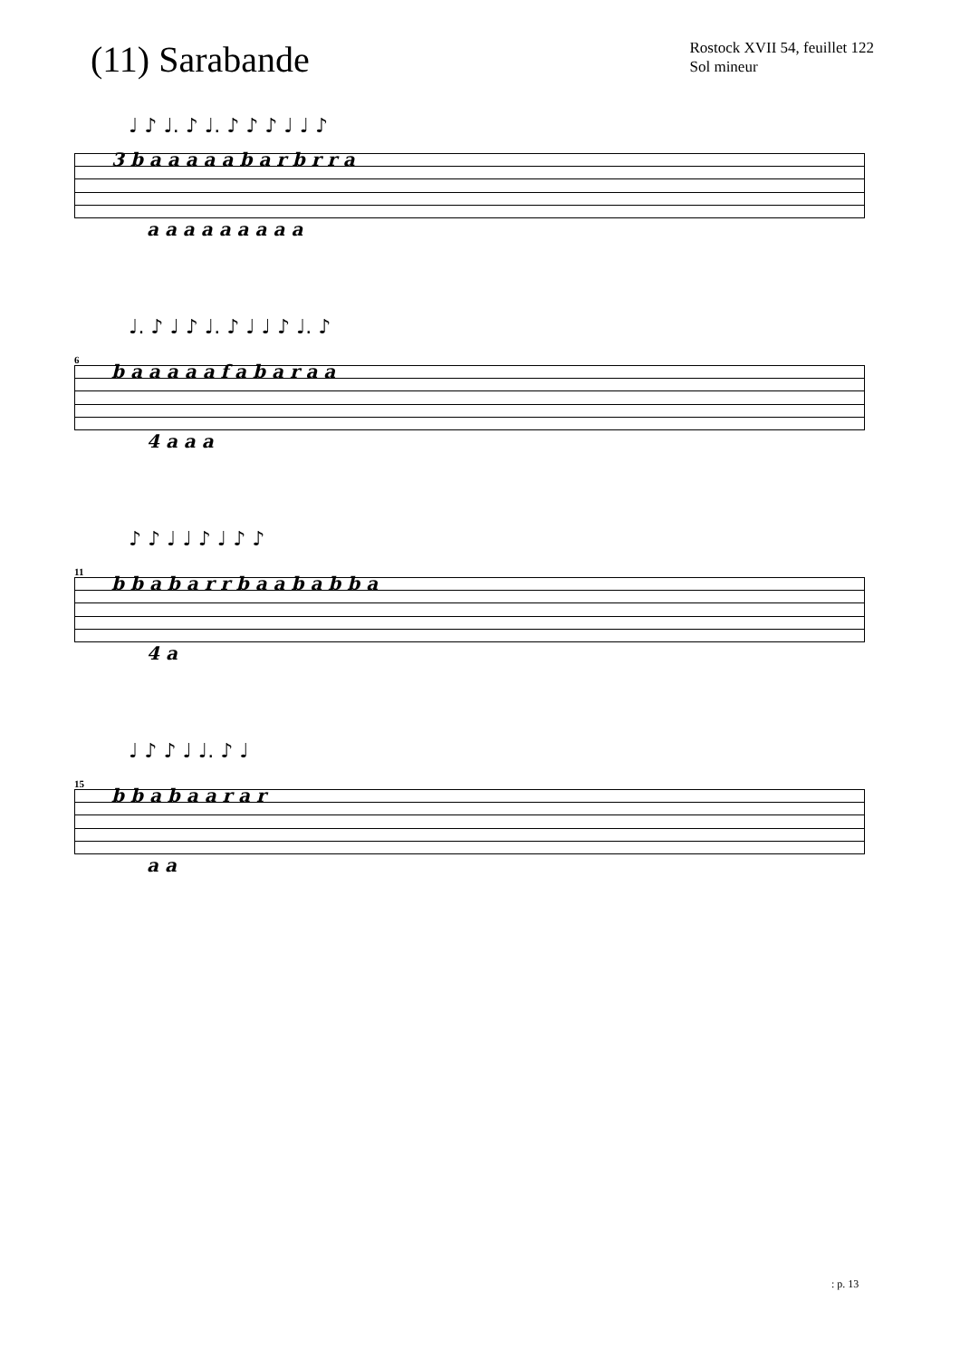(11) Sarabande
Rostock XVII 54, feuillet 122
Sol mineur
♩ ♪ ♩. ♪ ♩. ♪ ♪ ♪ ♩ ♩ ♪
3 b a a a a a b a r b r r a
a a a a a a a a a
♩. ♪ ♩ ♪ ♩. ♪ ♩ ♩ ♪ ♩. ♪
6
b a a a a a f a b a r a a
4 a a a
♪ ♪ ♩ ♩ ♪ ♩ ♪ ♪
11
b b a b a r r b a a b a b b a
4 a
♩ ♪ ♪ ♩ ♩. ♪ ♩
15
b b a b a a r a r
a a
: p. 13